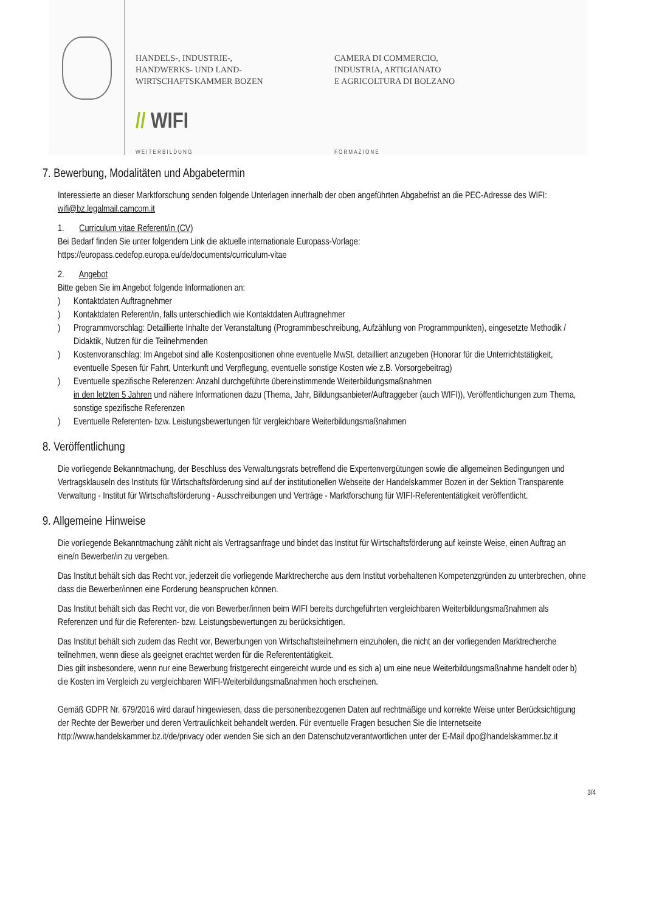HANDELS-, INDUSTRIE-,
HANDWERKS- UND LAND-
WIRTSCHAFTSKAMMER BOZEN
CAMERA DI COMMERCIO,
INDUSTRIA, ARTIGIANATO
E AGRICOLTURA DI BOLZANO
// WIFI
WEITERBILDUNG FORMAZIONE
7. Bewerbung, Modalitäten und Abgabetermin
Interessierte an dieser Marktforschung senden folgende Unterlagen innerhalb der oben angeführten Abgabefrist an die PEC-Adresse des WIFI: wifi@bz.legalmail.camcom.it
1. Curriculum vitae Referent/in (CV)
Bei Bedarf finden Sie unter folgendem Link die aktuelle internationale Europass-Vorlage:
https://europass.cedefop.europa.eu/de/documents/curriculum-vitae
2. Angebot
Bitte geben Sie im Angebot folgende Informationen an:
) Kontaktdaten Auftragnehmer
) Kontaktdaten Referent/in, falls unterschiedlich wie Kontaktdaten Auftragnehmer
) Programmvorschlag: Detaillierte Inhalte der Veranstaltung (Programmbeschreibung, Aufzählung von Programmpunkten), eingesetzte Methodik / Didaktik, Nutzen für die Teilnehmenden
) Kostenvoranschlag: Im Angebot sind alle Kostenpositionen ohne eventuelle MwSt. detailliert anzugeben (Honorar für die Unterrichtstätigkeit, eventuelle Spesen für Fahrt, Unterkunft und Verpflegung, eventuelle sonstige Kosten wie z.B. Vorsorgebeitrag)
) Eventuelle spezifische Referenzen: Anzahl durchgeführte übereinstimmende Weiterbildungsmaßnahmen
in den letzten 5 Jahren und nähere Informationen dazu (Thema, Jahr, Bildungsanbieter/Auftraggeber (auch WIFI)), Veröffentlichungen zum Thema, sonstige spezifische Referenzen
) Eventuelle Referenten- bzw. Leistungsbewertungen für vergleichbare Weiterbildungsmaßnahmen
8. Veröffentlichung
Die vorliegende Bekanntmachung, der Beschluss des Verwaltungsrats betreffend die Expertenvergütungen sowie die allgemeinen Bedingungen und Vertragsklauseln des Instituts für Wirtschaftsförderung sind auf der institutionellen Webseite der Handelskammer Bozen in der Sektion Transparente Verwaltung - Institut für Wirtschaftsförderung - Ausschreibungen und Verträge - Marktforschung für WIFI-Referententätigkeit veröffentlicht.
9. Allgemeine Hinweise
Die vorliegende Bekanntmachung zählt nicht als Vertragsanfrage und bindet das Institut für Wirtschaftsförderung auf keinste Weise, einen Auftrag an eine/n Bewerber/in zu vergeben.
Das Institut behält sich das Recht vor, jederzeit die vorliegende Marktrecherche aus dem Institut vorbehaltenen Kompetenzgründen zu unterbrechen, ohne dass die Bewerber/innen eine Forderung beanspruchen können.
Das Institut behält sich das Recht vor, die von Bewerber/innen beim WIFI bereits durchgeführten vergleichbaren Weiterbildungsmaßnahmen als Referenzen und für die Referenten- bzw. Leistungsbewertungen zu berücksichtigen.
Das Institut behält sich zudem das Recht vor, Bewerbungen von Wirtschaftsteilnehmern einzuholen, die nicht an der vorliegenden Marktrecherche teilnehmen, wenn diese als geeignet erachtet werden für die Referententätigkeit.
Dies gilt insbesondere, wenn nur eine Bewerbung fristgerecht eingereicht wurde und es sich a) um eine neue Weiterbildungsmaßnahme handelt oder b) die Kosten im Vergleich zu vergleichbaren WIFI-Weiterbildungsmaßnahmen hoch erscheinen.
Gemäß GDPR Nr. 679/2016 wird darauf hingewiesen, dass die personenbezogenen Daten auf rechtmäßige und korrekte Weise unter Berücksichtigung der Rechte der Bewerber und deren Vertraulichkeit behandelt werden. Für eventuelle Fragen besuchen Sie die Internetseite http://www.handelskammer.bz.it/de/privacy oder wenden Sie sich an den Datenschutzverantwortlichen unter der E-Mail dpo@handelskammer.bz.it
3/4